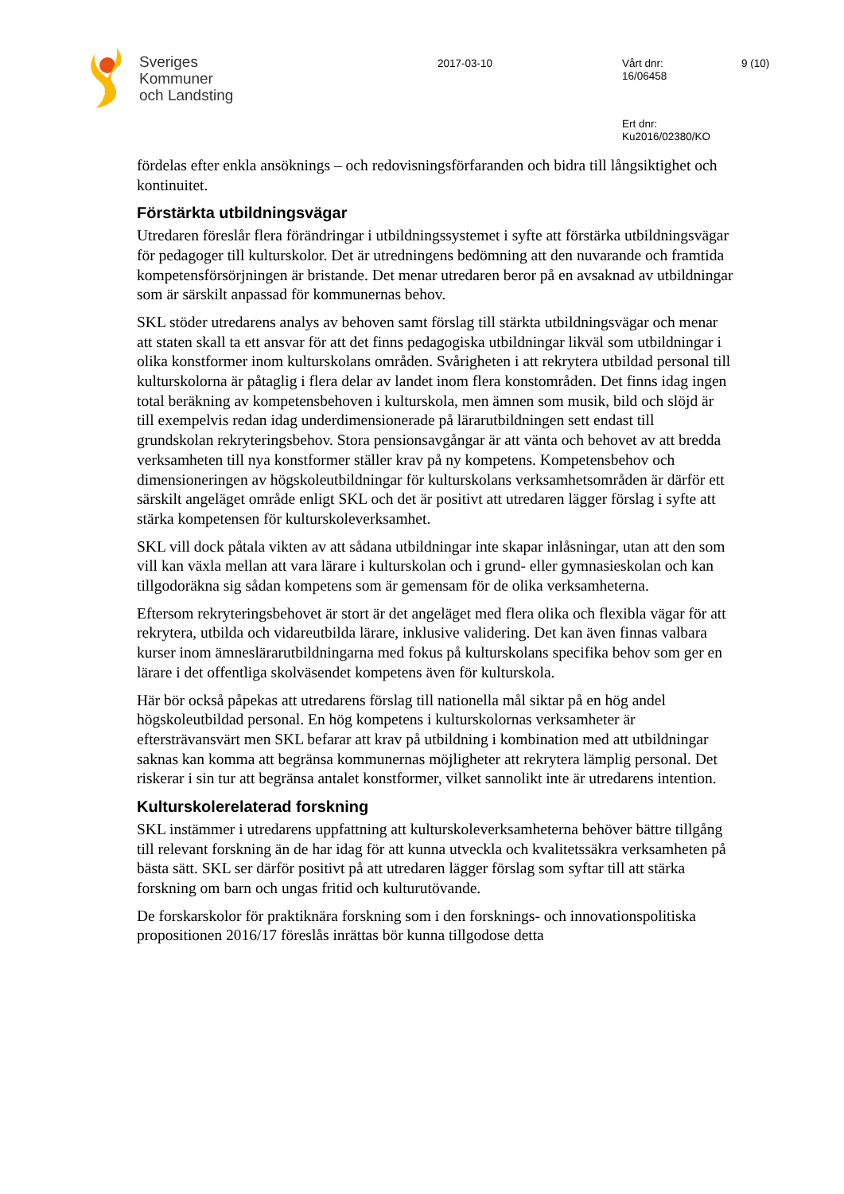Sveriges
Kommuner
och Landsting
2017-03-10
Vårt dnr:
16/06458
9 (10)
Ert dnr:
Ku2016/02380/KO
fördelas efter enkla ansöknings – och redovisningsförfaranden och bidra till långsiktighet och kontinuitet.
Förstärkta utbildningsvägar
Utredaren föreslår flera förändringar i utbildningssystemet i syfte att förstärka utbildningsvägar för pedagoger till kulturskolor. Det är utredningens bedömning att den nuvarande och framtida kompetensförsörjningen är bristande. Det menar utredaren beror på en avsaknad av utbildningar som är särskilt anpassad för kommunernas behov.
SKL stöder utredarens analys av behoven samt förslag till stärkta utbildningsvägar och menar att staten skall ta ett ansvar för att det finns pedagogiska utbildningar likväl som utbildningar i olika konstformer inom kulturskolans områden. Svårigheten i att rekrytera utbildad personal till kulturskolorna är påtaglig i flera delar av landet inom flera konstområden. Det finns idag ingen total beräkning av kompetensbehoven i kulturskola, men ämnen som musik, bild och slöjd är till exempelvis redan idag underdimensionerade på lärarutbildningen sett endast till grundskolan rekryteringsbehov. Stora pensionsavgångar är att vänta och behovet av att bredda verksamheten till nya konstformer ställer krav på ny kompetens. Kompetensbehov och dimensioneringen av högskoleutbildningar för kulturskolans verksamhetsområden är därför ett särskilt angeläget område enligt SKL och det är positivt att utredaren lägger förslag i syfte att stärka kompetensen för kulturskoleverksamhet.
SKL vill dock påtala vikten av att sådana utbildningar inte skapar inlåsningar, utan att den som vill kan växla mellan att vara lärare i kulturskolan och i grund- eller gymnasieskolan och kan tillgodoräkna sig sådan kompetens som är gemensam för de olika verksamheterna.
Eftersom rekryteringsbehovet är stort är det angeläget med flera olika och flexibla vägar för att rekrytera, utbilda och vidareutbilda lärare, inklusive validering. Det kan även finnas valbara kurser inom ämneslärarutbildningarna med fokus på kulturskolans specifika behov som ger en lärare i det offentliga skolväsendet kompetens även för kulturskola.
Här bör också påpekas att utredarens förslag till nationella mål siktar på en hög andel högskoleutbildad personal. En hög kompetens i kulturskolornas verksamheter är eftersträvansvärt men SKL befarar att krav på utbildning i kombination med att utbildningar saknas kan komma att begränsa kommunernas möjligheter att rekrytera lämplig personal. Det riskerar i sin tur att begränsa antalet konstformer, vilket sannolikt inte är utredarens intention.
Kulturskolerelaterad forskning
SKL instämmer i utredarens uppfattning att kulturskoleverksamheterna behöver bättre tillgång till relevant forskning än de har idag för att kunna utveckla och kvalitetssäkra verksamheten på bästa sätt. SKL ser därför positivt på att utredaren lägger förslag som syftar till att stärka forskning om barn och ungas fritid och kulturutövande.
De forskarskolor för praktiknära forskning som i den forsknings- och innovationspolitiska propositionen 2016/17 föreslås inrättas bör kunna tillgodose detta